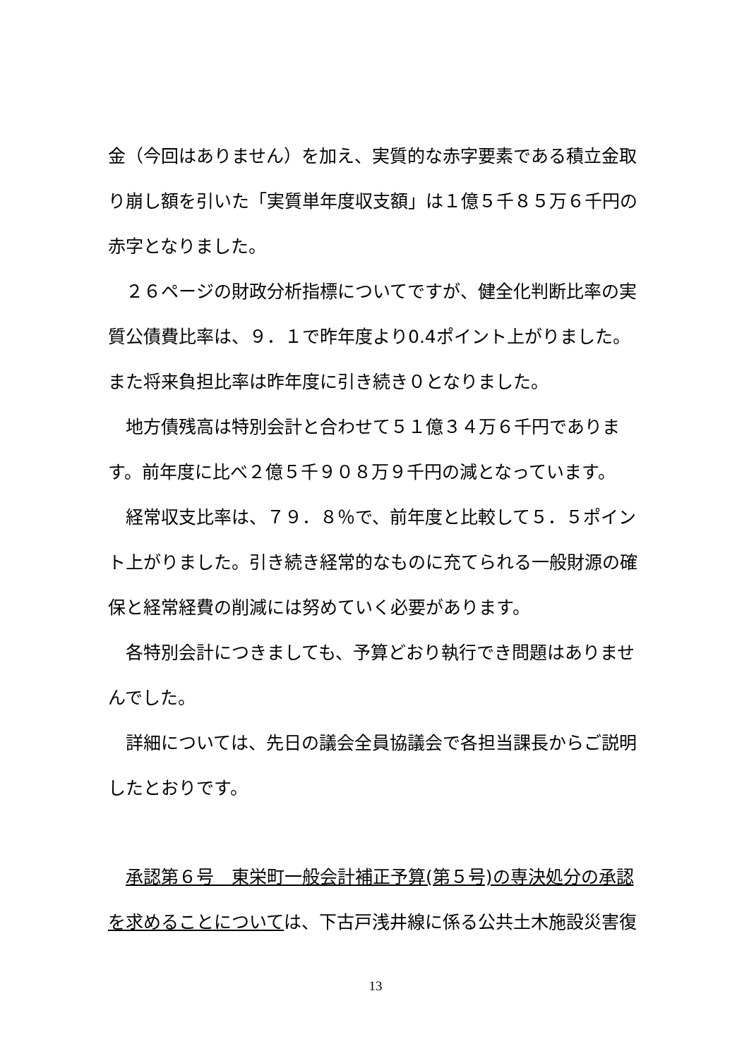金（今回はありません）を加え、実質的な赤字要素である積立金取り崩し額を引いた「実質単年度収支額」は１億５千８５万６千円の赤字となりました。
　２６ページの財政分析指標についてですが、健全化判断比率の実質公債費比率は、９．１で昨年度より0.4ポイント上がりました。また将来負担比率は昨年度に引き続き０となりました。
　地方債残高は特別会計と合わせて５１億３４万６千円であります。前年度に比べ２億５千９０８万９千円の減となっています。
　経常収支比率は、７９．８％で、前年度と比較して５．５ポイント上がりました。引き続き経常的なものに充てられる一般財源の確保と経常経費の削減には努めていく必要があります。
　各特別会計につきましても、予算どおり執行でき問題はありませんでした。
　詳細については、先日の議会全員協議会で各担当課長からご説明したとおりです。
　承認第６号　東栄町一般会計補正予算(第５号)の専決処分の承認を求めることについては、下古戸浅井線に係る公共土木施設災害復
13